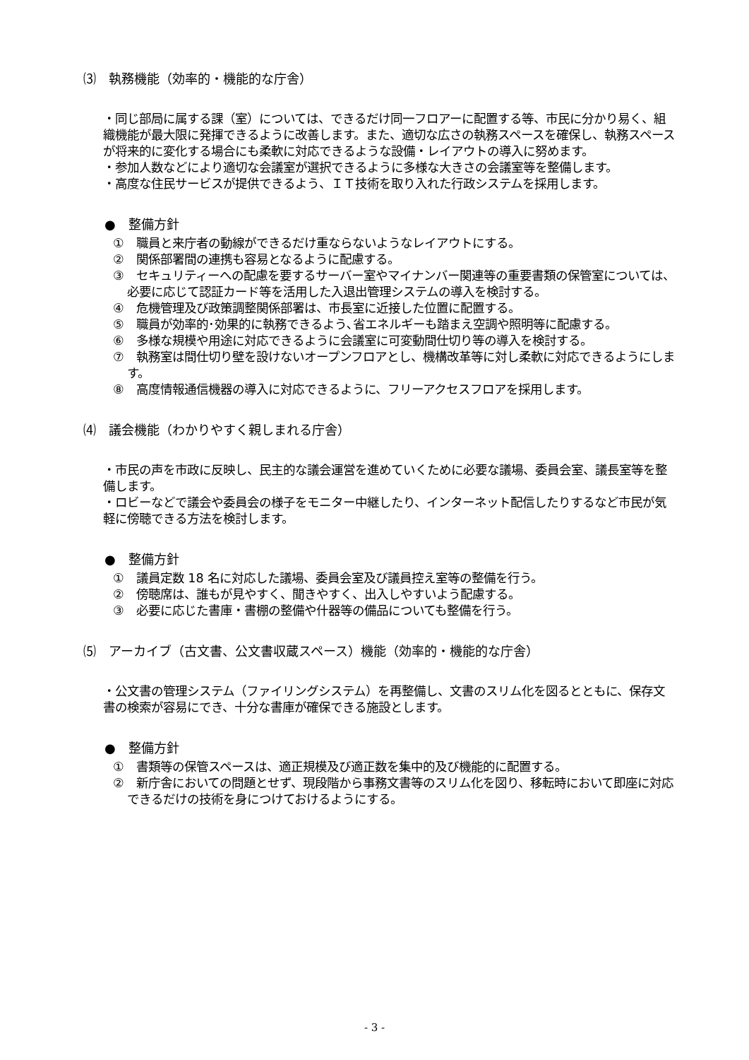⑶　執務機能（効率的・機能的な庁舎）
・同じ部局に属する課（室）については、できるだけ同一フロアーに配置する等、市民に分かり易く、組織機能が最大限に発揮できるように改善します。また、適切な広さの執務スペースを確保し、執務スペースが将来的に変化する場合にも柔軟に対応できるような設備・レイアウトの導入に努めます。
・参加人数などにより適切な会議室が選択できるように多様な大きさの会議室等を整備します。
・高度な住民サービスが提供できるよう、ＩＴ技術を取り入れた行政システムを採用します。
●　整備方針
①　職員と来庁者の動線ができるだけ重ならないようなレイアウトにする。
②　関係部署間の連携も容易となるように配慮する。
③　セキュリティーへの配慮を要するサーバー室やマイナンバー関連等の重要書類の保管室については、必要に応じて認証カード等を活用した入退出管理システムの導入を検討する。
④　危機管理及び政策調整関係部署は、市長室に近接した位置に配置する。
⑤　職員が効率的･効果的に執務できるよう､省エネルギーも踏まえ空調や照明等に配慮する。
⑥　多様な規模や用途に対応できるように会議室に可変動間仕切り等の導入を検討する。
⑦　執務室は間仕切り壁を設けないオープンフロアとし、機構改革等に対し柔軟に対応できるようにします。
⑧　高度情報通信機器の導入に対応できるように、フリーアクセスフロアを採用します。
⑷　議会機能（わかりやすく親しまれる庁舎）
・市民の声を市政に反映し、民主的な議会運営を進めていくために必要な議場、委員会室、議長室等を整備します。
・ロビーなどで議会や委員会の様子をモニター中継したり、インターネット配信したりするなど市民が気軽に傍聴できる方法を検討します。
●　整備方針
①　議員定数 18 名に対応した議場、委員会室及び議員控え室等の整備を行う。
②　傍聴席は、誰もが見やすく、聞きやすく、出入しやすいよう配慮する。
③　必要に応じた書庫・書棚の整備や什器等の備品についても整備を行う。
⑸　アーカイブ（古文書、公文書収蔵スペース）機能（効率的・機能的な庁舎）
・公文書の管理システム（ファイリングシステム）を再整備し、文書のスリム化を図るとともに、保存文書の検索が容易にでき、十分な書庫が確保できる施設とします。
●　整備方針
①　書類等の保管スペースは、適正規模及び適正数を集中的及び機能的に配置する。
②　新庁舎においての問題とせず、現段階から事務文書等のスリム化を図り、移転時において即座に対応できるだけの技術を身につけておけるようにする。
- 3 -